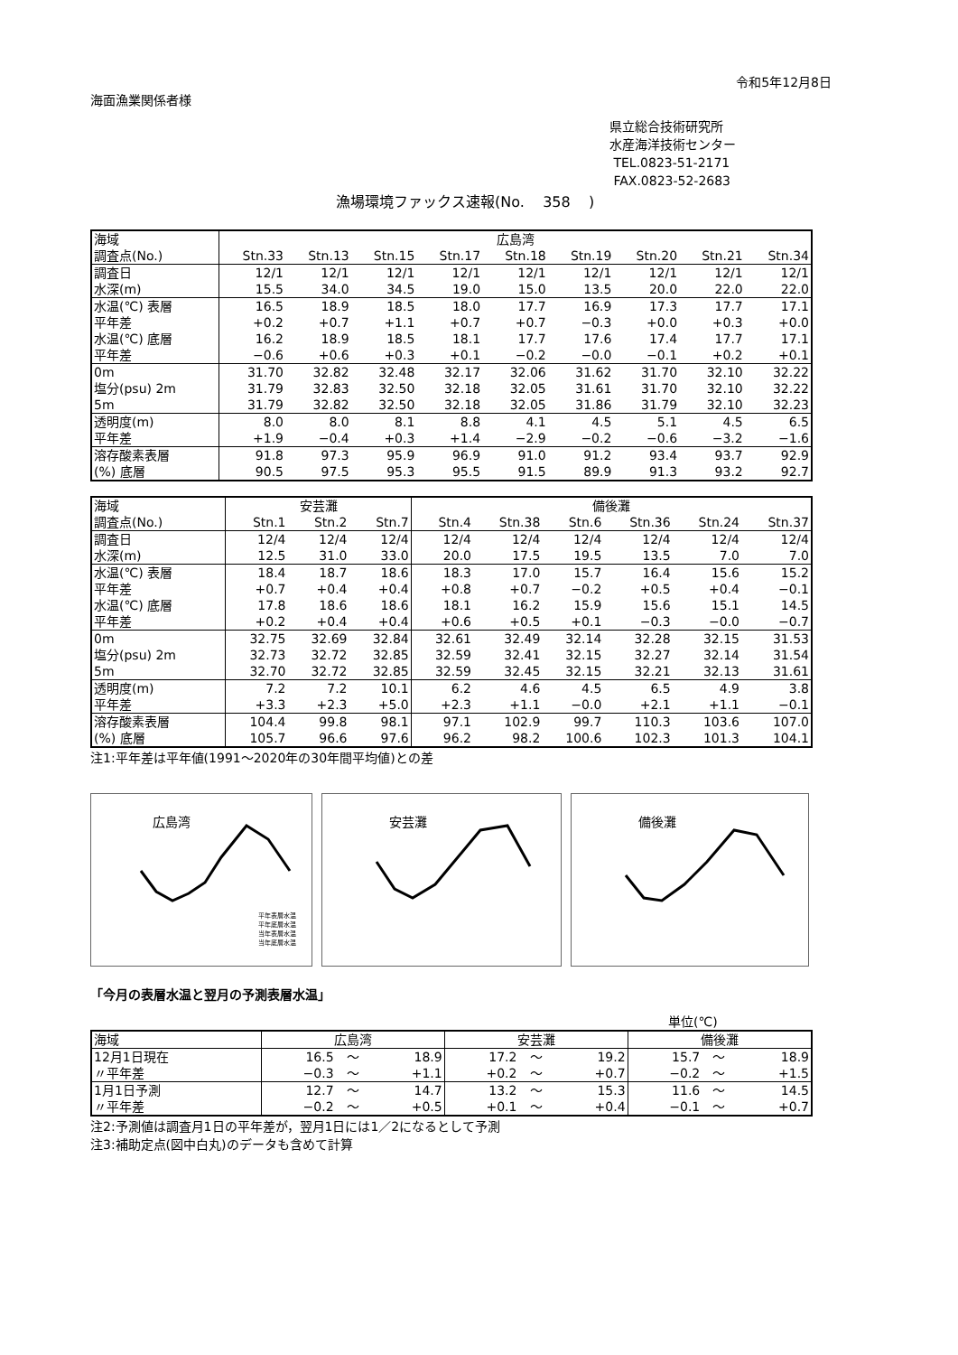令和5年12月8日
海面漁業関係者様
県立総合技術研究所
水産海洋技術センター
TEL.0823-51-2171
FAX.0823-52-2683
漁場環境ファックス速報(No. 358 )
| 海域 | 広島湾 | | | | | | | | |
| 調査点(No.) | Stn.33 | Stn.13 | Stn.15 | Stn.17 | Stn.18 | Stn.19 | Stn.20 | Stn.21 | Stn.34 |
| 調査日 | 12/1 | 12/1 | 12/1 | 12/1 | 12/1 | 12/1 | 12/1 | 12/1 | 12/1 |
| 水深(m) | 15.5 | 34.0 | 34.5 | 19.0 | 15.0 | 13.5 | 20.0 | 22.0 | 22.0 |
| 水温(℃) 表層 | 16.5 | 18.9 | 18.5 | 18.0 | 17.7 | 16.9 | 17.3 | 17.7 | 17.1 |
| 平年差 | +0.2 | +0.7 | +1.1 | +0.7 | +0.7 | −0.3 | +0.0 | +0.3 | +0.0 |
| 水温(℃) 底層 | 16.2 | 18.9 | 18.5 | 18.1 | 17.7 | 17.6 | 17.4 | 17.7 | 17.1 |
| 平年差 | −0.6 | +0.6 | +0.3 | +0.1 | −0.2 | −0.0 | −0.1 | +0.2 | +0.1 |
| 0m | 31.70 | 32.82 | 32.48 | 32.17 | 32.06 | 31.62 | 31.70 | 32.10 | 32.22 |
| 塩分(psu) 2m | 31.79 | 32.83 | 32.50 | 32.18 | 32.05 | 31.61 | 31.70 | 32.10 | 32.22 |
| 5m | 31.79 | 32.82 | 32.50 | 32.18 | 32.05 | 31.86 | 31.79 | 32.10 | 32.23 |
| 透明度(m) | 8.0 | 8.0 | 8.1 | 8.8 | 4.1 | 4.5 | 5.1 | 4.5 | 6.5 |
| 平年差 | +1.9 | −0.4 | +0.3 | +1.4 | −2.9 | −0.2 | −0.6 | −3.2 | −1.6 |
| 溶存酸素表層 | 91.8 | 97.3 | 95.9 | 96.9 | 91.0 | 91.2 | 93.4 | 93.7 | 92.9 |
| (%) 底層 | 90.5 | 97.5 | 95.3 | 95.5 | 91.5 | 89.9 | 91.3 | 93.2 | 92.7 |
| 海域 | 安芸灘 | | | 備後灘 | | | | | |
| 調査点(No.) | Stn.1 | Stn.2 | Stn.7 | Stn.4 | Stn.38 | Stn.6 | Stn.36 | Stn.24 | Stn.37 |
| 調査日 | 12/4 | 12/4 | 12/4 | 12/4 | 12/4 | 12/4 | 12/4 | 12/4 | 12/4 |
| 水深(m) | 12.5 | 31.0 | 33.0 | 20.0 | 17.5 | 19.5 | 13.5 | 7.0 | 7.0 |
| 水温(℃) 表層 | 18.4 | 18.7 | 18.6 | 18.3 | 17.0 | 15.7 | 16.4 | 15.6 | 15.2 |
| 平年差 | +0.7 | +0.4 | +0.4 | +0.8 | +0.7 | −0.2 | +0.5 | +0.4 | −0.1 |
| 水温(℃) 底層 | 17.8 | 18.6 | 18.6 | 18.1 | 16.2 | 15.9 | 15.6 | 15.1 | 14.5 |
| 平年差 | +0.2 | +0.4 | +0.4 | +0.6 | +0.5 | +0.1 | −0.3 | −0.0 | −0.7 |
| 0m | 32.75 | 32.69 | 32.84 | 32.61 | 32.49 | 32.14 | 32.28 | 32.15 | 31.53 |
| 塩分(psu) 2m | 32.73 | 32.72 | 32.85 | 32.59 | 32.41 | 32.15 | 32.27 | 32.14 | 31.54 |
| 5m | 32.70 | 32.72 | 32.85 | 32.59 | 32.45 | 32.15 | 32.21 | 32.13 | 31.61 |
| 透明度(m) | 7.2 | 7.2 | 10.1 | 6.2 | 4.6 | 4.5 | 6.5 | 4.9 | 3.8 |
| 平年差 | +3.3 | +2.3 | +5.0 | +2.3 | +1.1 | −0.0 | +2.1 | +1.1 | −0.1 |
| 溶存酸素表層 | 104.4 | 99.8 | 98.1 | 97.1 | 102.9 | 99.7 | 110.3 | 103.6 | 107.0 |
| (%) 底層 | 105.7 | 96.6 | 97.6 | 96.2 | 98.2 | 100.6 | 102.3 | 101.3 | 104.1 |
注1:平年差は平年値(1991〜2020年の30年間平均値)との差
広島湾
平年表層水温
平年底層水温
当年表層水温
当年底層水温
安芸灘
備後灘
「今月の表層水温と翌月の予測表層水温」
単位(℃)
| 海域 | 広島湾 | | | 安芸灘 | | | 備後灘 | | |
| 12月1日現在 | 16.5 | 〜 | 18.9 | 17.2 | 〜 | 19.2 | 15.7 | 〜 | 18.9 |
| 〃平年差 | −0.3 | 〜 | +1.1 | +0.2 | 〜 | +0.7 | −0.2 | 〜 | +1.5 |
| 1月1日予測 | 12.7 | 〜 | 14.7 | 13.2 | 〜 | 15.3 | 11.6 | 〜 | 14.5 |
| 〃平年差 | −0.2 | 〜 | +0.5 | +0.1 | 〜 | +0.4 | −0.1 | 〜 | +0.7 |
注2:予測値は調査月1日の平年差が，翌月1日には1／2になるとして予測
注3:補助定点(図中白丸)のデータも含めて計算